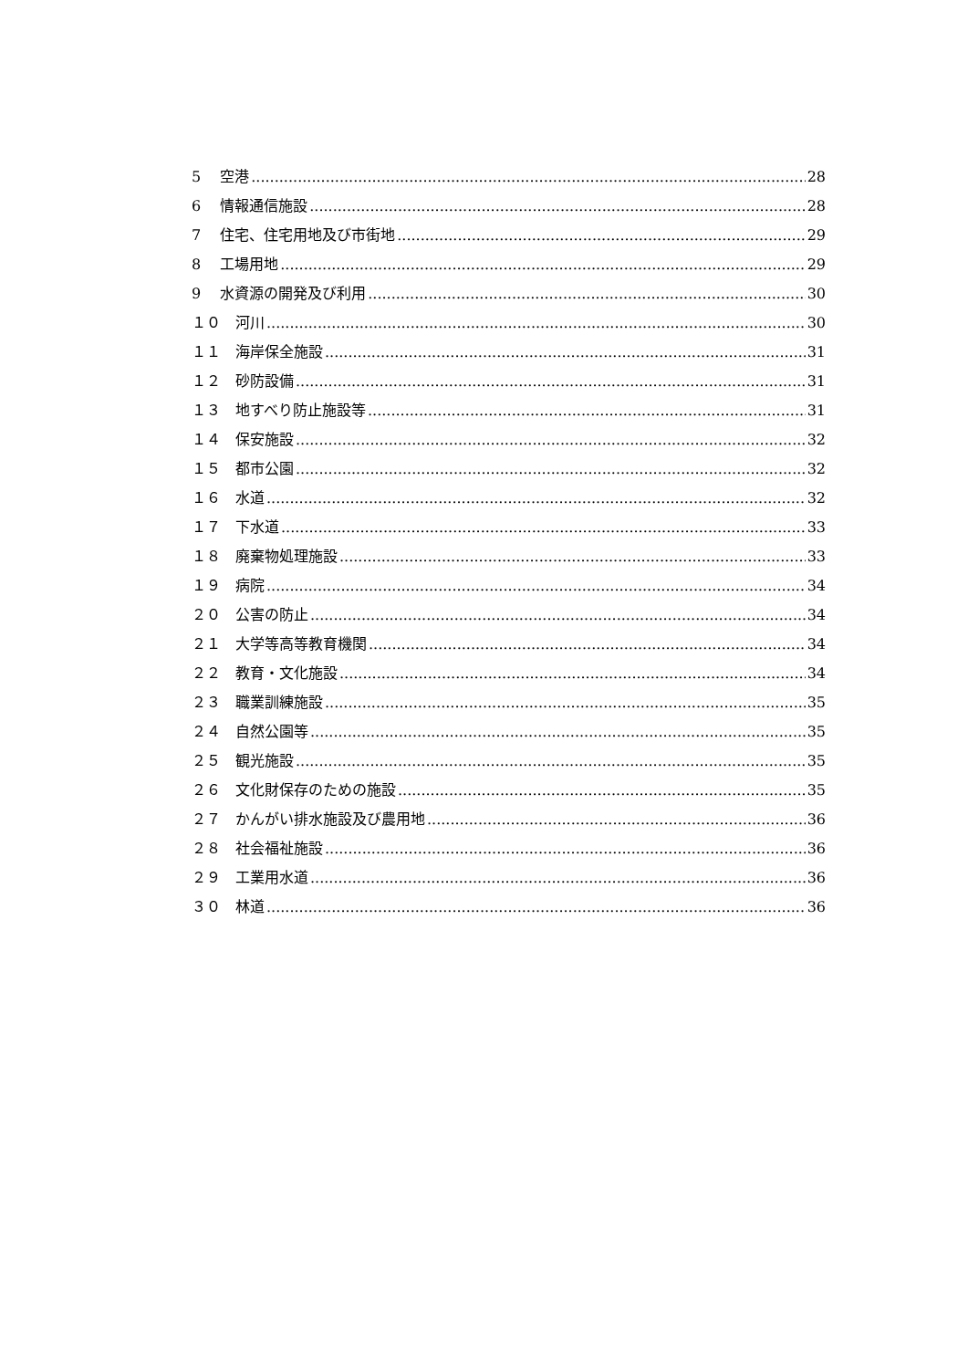5　 空港 28
6　 情報通信施設 28
7　 住宅、住宅用地及び市街地 29
8　 工場用地 29
9　 水資源の開発及び利用 30
１０　河川 30
１１　海岸保全施設 31
１２　砂防設備 31
１３　地すべり防止施設等 31
１４　保安施設 32
１５　都市公園 32
１６　水道 32
１７　下水道 33
１８　廃棄物処理施設 33
１９　病院 34
２０　公害の防止 34
２１　大学等高等教育機関 34
２２　教育・文化施設 34
２３　職業訓練施設 35
２４　自然公園等 35
２５　観光施設 35
２６　文化財保存のための施設 35
２７　かんがい排水施設及び農用地 36
２８　社会福祉施設 36
２９　工業用水道 36
３０　林道 36